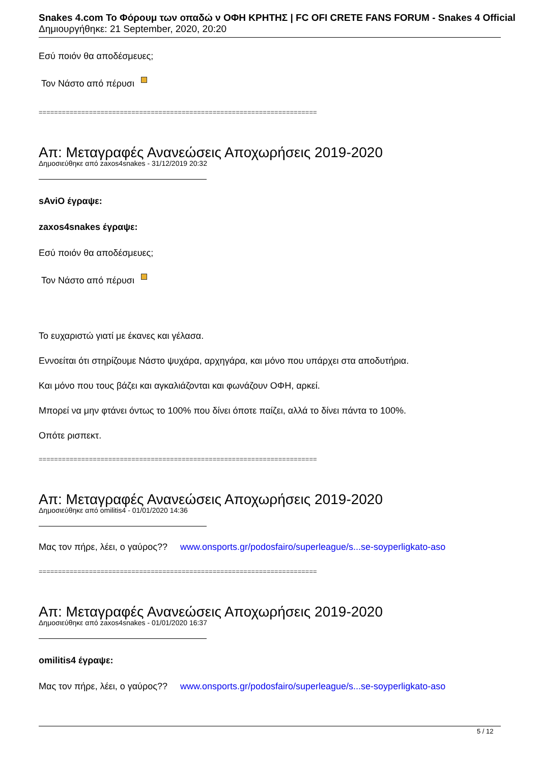Snakes 4.com Το Φόρουμ των οπαδώ ν ΟΦΗ ΚΡΗΤΗΣ | FC OFI CRETE FANS FORUM - Snakes 4 Official
Δημιουργήθηκε: 21 September, 2020, 20:20
Εσύ ποιόν θα αποδέσμευες;
Τον Νάστο από πέρυσι
========================================================================
Απ: Μεταγραφές Ανανεώσεις Αποχωρήσεις 2019-2020
Δημοσιεύθηκε από zaxos4snakes - 31/12/2019 20:32
sAviO έγραψε:
zaxos4snakes έγραψε:
Εσύ ποιόν θα αποδέσμευες;
Τον Νάστο από πέρυσι
Το ευχαριστώ γιατί με έκανες και γέλασα.
Εννοείται ότι στηρίζουμε Νάστο ψυχάρα, αρχηγάρα, και μόνο που υπάρχει στα αποδυτήρια.
Και μόνο που τους βάζει και αγκαλιάζονται και φωνάζουν ΟΦΗ, αρκεί.
Μπορεί να μην φτάνει όντως το 100% που δίνει όποτε παίζει, αλλά το δίνει πάντα το 100%.
Οπότε ρισπεκτ.
========================================================================
Απ: Μεταγραφές Ανανεώσεις Αποχωρήσεις 2019-2020
Δημοσιεύθηκε από omilitis4 - 01/01/2020 14:36
Μας τον πήρε, λέει, ο γαύρος?? www.onsports.gr/podosfairo/superleague/s...se-soyperligkato-aso
========================================================================
Απ: Μεταγραφές Ανανεώσεις Αποχωρήσεις 2019-2020
Δημοσιεύθηκε από zaxos4snakes - 01/01/2020 16:37
omilitis4 έγραψε:
Μας τον πήρε, λέει, ο γαύρος?? www.onsports.gr/podosfairo/superleague/s...se-soyperligkato-aso
5 / 12